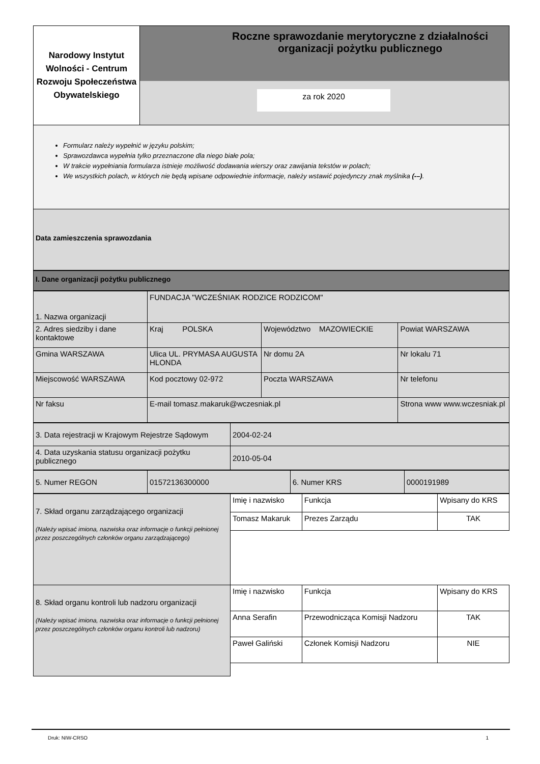| Narodowy Instytut Wolności - Centrum Rozwoju Społeczeństwa Obywatelskiego | Roczne sprawozdanie merytoryczne z działalności organizacji pożytku publicznego za rok 2020 |
Formularz należy wypełnić w języku polskim;
Sprawozdawca wypełnia tylko przeznaczone dla niego białe pola;
W trakcie wypełniania formularza istnieje możliwość dodawania wierszy oraz zawijania tekstów w polach;
We wszystkich polach, w których nie będą wpisane odpowiednie informacje, należy wstawić pojedynczy znak myślnika (-–).
Data zamieszczenia sprawozdania
I. Dane organizacji pożytku publicznego
| 1. Nazwa organizacji | FUNDACJA "WCZEŚNIAK RODZICE RODZICOM" | | | |
| 2. Adres siedziby i dane kontaktowe | Kraj POLSKA | Województwo MAZOWIECKIE | | Powiat WARSZAWA |
| Gmina WARSZAWA | Ulica UL. PRYMASA AUGUSTA HLONDA | Nr domu 2A | | Nr lokalu 71 |
| Miejscowość WARSZAWA | Kod pocztowy 02-972 | Poczta WARSZAWA | | Nr telefonu |
| Nr faksu | E-mail tomasz.makaruk@wczesniak.pl | | Strona www www.wczesniak.pl | |
| 3. Data rejestracji w Krajowym Rejestrze Sądowym | 2004-02-24 |
| 4. Data uzyskania statusu organizacji pożytku publicznego | 2010-05-04 |
| 5. Numer REGON | 01572136300000 | 6. Numer KRS | 0000191989 |
| 7. Skład organu zarządzającego organizacji (Należy wpisać imiona, nazwiska oraz informacje o funkcji pełnionej przez poszczególnych członków organu zarządzającego) | Imię i nazwisko | Funkcja | Wpisany do KRS |
| | Tomasz Makaruk | Prezes Zarządu | TAK |
| 8. Skład organu kontroli lub nadzoru organizacji (Należy wpisać imiona, nazwiska oraz informacje o funkcji pełnionej przez poszczególnych członków organu kontroli lub nadzoru) | Imię i nazwisko | Funkcja | Wpisany do KRS |
| | Anna Serafin | Przewodnicząca Komisji Nadzoru | TAK |
| | Paweł Galiński | Członek Komisji Nadzoru | NIE |
Druk: NIW-CRSO 1